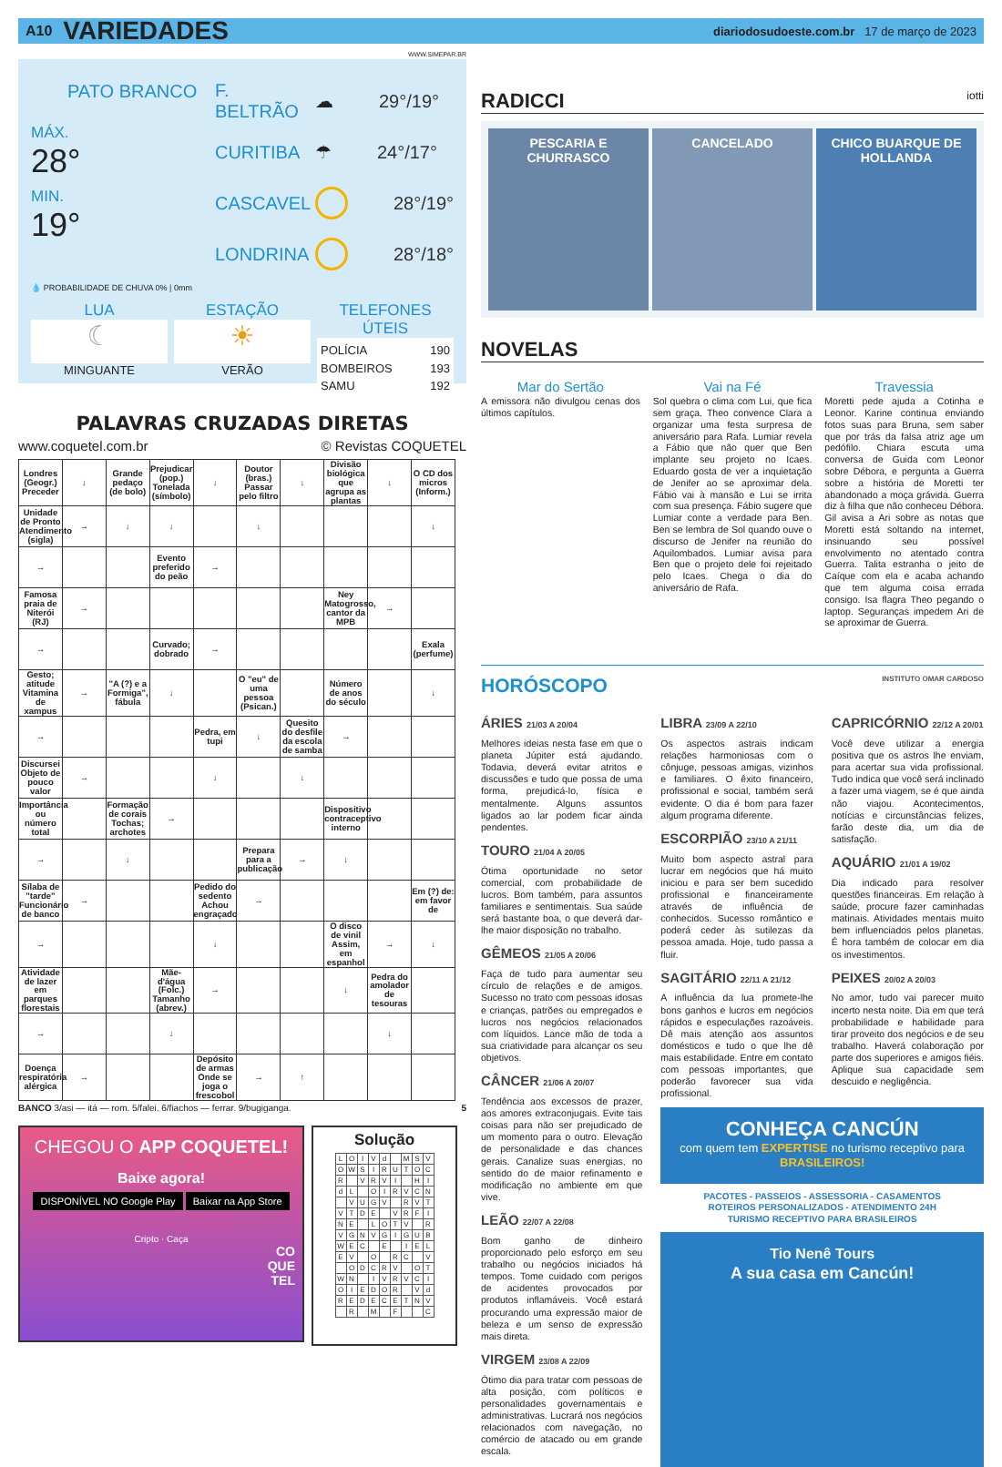A10 VARIEDADES diariodosudoeste.com.br 17 de março de 2023
WWW.SIMEPAR.BR
PATO BRANCO
MÁX.
28°
MIN.
19°
F. BELTRÃO ☁ 29°/19°
CURITIBA ☂ 24°/17°
CASCAVEL 28°/19°
LONDRINA 28°/18°
💧 PROBABILIDADE DE CHUVA 0% | 0mm
LUA
☾
MINGUANTE
ESTAÇÃO
☀
VERÃO
TELEFONES ÚTEIS
POLÍCIA 190
BOMBEIROS 193
SAMU 192
PALAVRAS CRUZADAS DIRETAS
www.coquetel.com.br © Revistas COQUETEL
| Londres (Geogr.) Preceder | ↓ | Grande pedaço (de bolo) | Prejudicar (pop.) Tonelada (símbolo) | ↓ | Doutor (bras.) Passar pelo filtro | ↓ | Divisão biológica que agrupa as plantas | ↓ | O CD dos micros (Inform.) |
| Unidade de Pronto Atendimento (sigla) | → | ↓ | ↓ | | ↓ | | | | ↓ |
| → | | | Evento preferido do peão | → | | | | | |
| Famosa praia de Niterói (RJ) | → | | | | | | Ney Matogrosso, cantor da MPB | → | |
| → | | | Curvado; dobrado | → | | | | | Exala (perfume) |
| Gesto; atitude Vitamina de xampus | → | "A (?) e a Formiga", fábula | ↓ | | O "eu" de uma pessoa (Psican.) | | Número de anos do século | | ↓ |
| → | | | | Pedra, em tupi | ↓ | Quesito do desfile da escola de samba | → | | |
| Discursei Objeto de pouco valor | → | | | ↓ | | ↓ | | | |
| Importância ou número total | | Formação de corais Tochas; archotes | → | | | | Dispositivo contraceptivo interno | | |
| → | | ↓ | | | Prepara para a publicação | → | ↓ | | |
| Sílaba de "tarde" Funcionário de banco | → | | | Pedido do sedento Achou engraçado | → | | | | Em (?) de: em favor de |
| → | | | | ↓ | | | O disco de vinil Assim, em espanhol | → | ↓ |
| Atividade de lazer em parques florestais | | | Mãe-d'água (Folc.) Tamanho (abrev.) | → | | | ↓ | Pedra do amolador de tesouras | |
| → | | | ↓ | | | | | ↓ | |
| Doença respiratória alérgica | → | | | Depósito de armas Onde se joga o frescobol | → | ↑ | | | |
BANCO 3/asi — itá — rom. 5/falei. 6/fiachos — ferrar. 9/bugiganga. 5
CHEGOU O APP COQUETEL!
Baixe agora!
DISPONÍVEL NO Google Play Baixar na App Store
Cripto · Caça
CO
QUE
TEL
Solução
| L | O | I | V | d | | M | S | V |
| O | W | S | I | R | U | T | O | C |
| R | | V | R | V | I | | H | I |
| d | L | | O | I | R | V | C | N |
| | V | U | G | V | | R | V | T |
| V | T | D | E | | V | R | F | I |
| N | E | | L | O | T | V | | R |
| V | G | N | V | G | I | G | U | B |
| W | E | C | | E | | I | E | L |
| E | V | | O | | R | C | | V |
| | O | D | C | R | V | | O | T |
| W | N | | I | V | R | V | C | I |
| O | I | E | D | O | R | | V | d |
| R | E | D | E | C | E | T | N | V |
| | R | | M | | F | | | C |
RADICCI iotti
PESCARIA E CHURRASCO CANCELADO CHICO BUARQUE DE HOLLANDA
NOVELAS
Mar do Sertão
A emissora não divulgou cenas dos últimos capítulos.
Vai na Fé
Sol quebra o clima com Lui, que fica sem graça. Theo convence Clara a organizar uma festa surpresa de aniversário para Rafa. Lumiar revela a Fábio que não quer que Ben implante seu projeto no Icaes. Eduardo gosta de ver a inquietação de Jenifer ao se aproximar dela. Fábio vai à mansão e Lui se irrita com sua presença. Fábio sugere que Lumiar conte a verdade para Ben. Ben se lembra de Sol quando ouve o discurso de Jenifer na reunião do Aquilombados. Lumiar avisa para Ben que o projeto dele foi rejeitado pelo Icaes. Chega o dia do aniversário de Rafa.
Travessia
Moretti pede ajuda a Cotinha e Leonor. Karine continua enviando fotos suas para Bruna, sem saber que por trás da falsa atriz age um pedófilo. Chiara escuta uma conversa de Guida com Leonor sobre Débora, e pergunta a Guerra sobre a história de Moretti ter abandonado a moça grávida. Guerra diz à filha que não conheceu Débora. Gil avisa a Ari sobre as notas que Moretti está soltando na internet, insinuando seu possível envolvimento no atentado contra Guerra. Talita estranha o jeito de Caíque com ela e acaba achando que tem alguma coisa errada consigo. Isa flagra Theo pegando o laptop. Seguranças impedem Ari de se aproximar de Guerra.
HORÓSCOPO INSTITUTO OMAR CARDOSO
ÁRIES 21/03 A 20/04
Melhores ideias nesta fase em que o planeta Júpiter está ajudando. Todavia, deverá evitar atritos e discussões e tudo que possa de uma forma, prejudicá-lo, física e mentalmente. Alguns assuntos ligados ao lar podem ficar ainda pendentes.
TOURO 21/04 A 20/05
Ótima oportunidade no setor comercial, com probabilidade de lucros. Bom também, para assuntos familiares e sentimentais. Sua saúde será bastante boa, o que deverá dar-lhe maior disposição no trabalho.
GÊMEOS 21/05 A 20/06
Faça de tudo para aumentar seu círculo de relações e de amigos. Sucesso no trato com pessoas idosas e crianças, patrões ou empregados e lucros nos negócios relacionados com líquidos. Lance mão de toda a sua criatividade para alcançar os seu objetivos.
CÂNCER 21/06 A 20/07
Tendência aos excessos de prazer, aos amores extraconjugais. Evite tais coisas para não ser prejudicado de um momento para o outro. Elevação de personalidade e das chances gerais. Canalize suas energias, no sentido do de maior refinamento e modificação no ambiente em que vive.
LEÃO 22/07 A 22/08
Bom ganho de dinheiro proporcionado pelo esforço em seu trabalho ou negócios iniciados há tempos. Tome cuidado com perigos de acidentes provocados por produtos inflamáveis. Você estará procurando uma expressão maior de beleza e um senso de expressão mais direta.
VIRGEM 23/08 A 22/09
Ótimo dia para tratar com pessoas de alta posição, com políticos e personalidades governamentais e administrativas. Lucrará nos negócios relacionados com navegação, no comércio de atacado ou em grande escala.
LIBRA 23/09 A 22/10
Os aspectos astrais indicam relações harmoniosas com o cônjuge, pessoas amigas, vizinhos e familiares. O êxito financeiro, profissional e social, também será evidente. O dia é bom para fazer algum programa diferente.
ESCORPIÃO 23/10 A 21/11
Muito bom aspecto astral para lucrar em negócios que há muito iniciou e para ser bem sucedido profissional e financeiramente através de influência de conhecidos. Sucesso romântico e poderá ceder às sutilezas da pessoa amada. Hoje, tudo passa a fluir.
SAGITÁRIO 22/11 A 21/12
A influência da lua promete-lhe bons ganhos e lucros em negócios rápidos e especulações razoáveis. Dê mais atenção aos assuntos domésticos e tudo o que lhe dê mais estabilidade. Entre em contato com pessoas importantes, que poderão favorecer sua vida profissional.
CAPRICÓRNIO 22/12 A 20/01
Você deve utilizar a energia positiva que os astros lhe enviam, para acertar sua vida profissional. Tudo indica que você será inclinado a fazer uma viagem, se é que ainda não viajou. Acontecimentos, notícias e circunstâncias felizes, farão deste dia, um dia de satisfação.
AQUÁRIO 21/01 A 19/02
Dia indicado para resolver questões financeiras. Em relação à saúde, procure fazer caminhadas matinais. Atividades mentais muito bem influenciados pelos planetas. É hora também de colocar em dia os investimentos.
PEIXES 20/02 A 20/03
No amor, tudo vai parecer muito incerto nesta noite. Dia em que terá probabilidade e habilidade para tirar proveito dos negócios e de seu trabalho. Haverá colaboração por parte dos superiores e amigos fiéis. Aplique sua capacidade sem descuido e negligência.
CONHEÇA CANCÚN
com quem tem EXPERTISE no turismo receptivo para BRASILEIROS!
PACOTES - PASSEIOS - ASSESSORIA - CASAMENTOS
ROTEIROS PERSONALIZADOS - ATENDIMENTO 24H
TURISMO RECEPTIVO PARA BRASILEIROS
Tio Nenê Tours
A sua casa em Cancún!